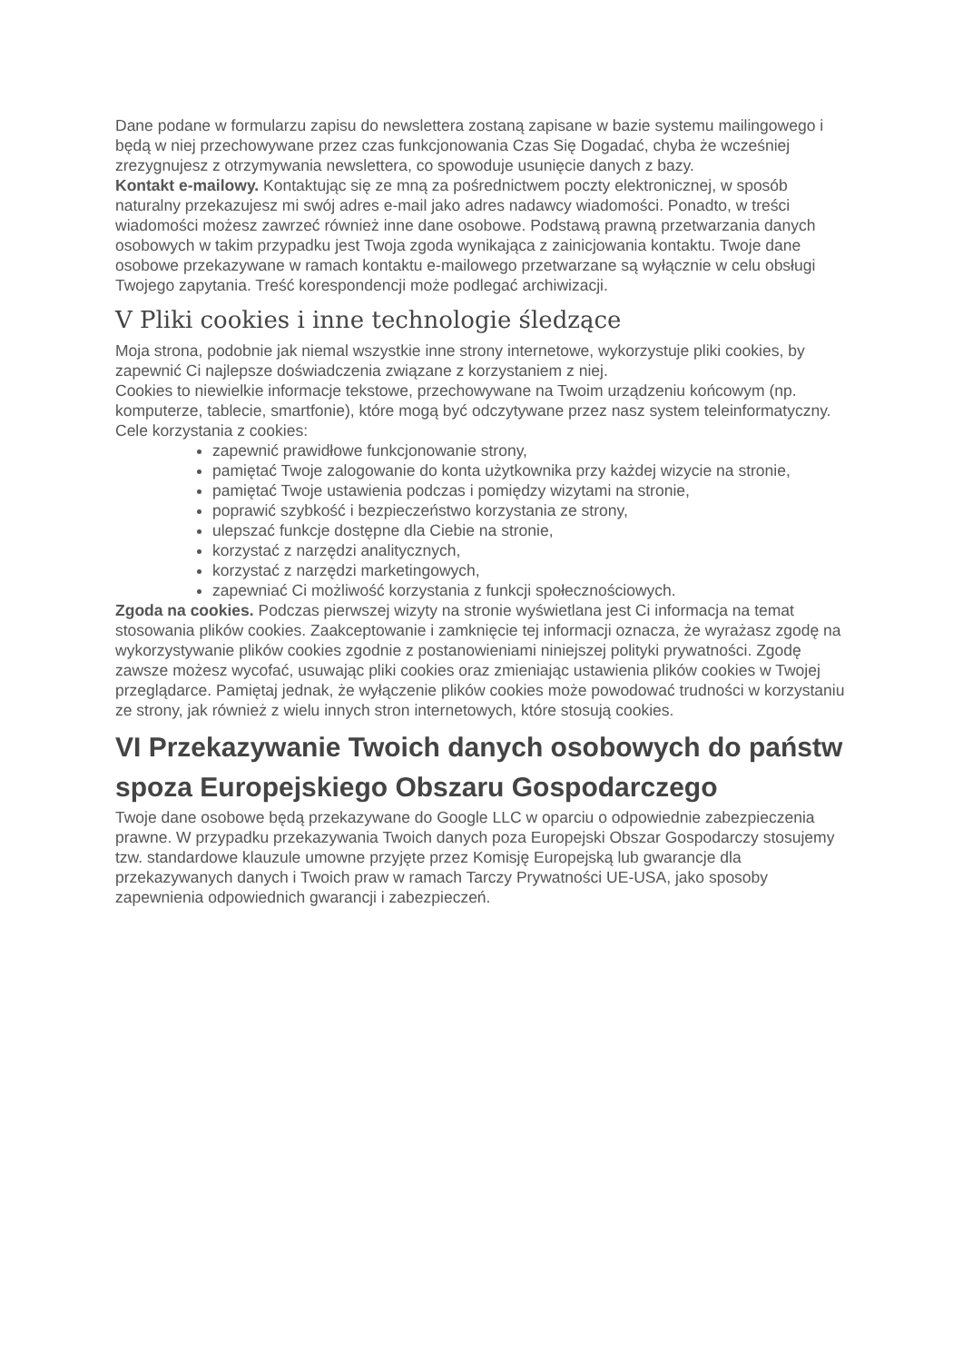Dane podane w formularzu zapisu do newslettera zostaną zapisane w bazie systemu mailingowego i będą w niej przechowywane przez czas funkcjonowania Czas Się Dogadać, chyba że wcześniej zrezygnujesz z otrzymywania newslettera, co spowoduje usunięcie danych z bazy.
Kontakt e-mailowy. Kontaktując się ze mną za pośrednictwem poczty elektronicznej, w sposób naturalny przekazujesz mi swój adres e-mail jako adres nadawcy wiadomości. Ponadto, w treści wiadomości możesz zawrzeć również inne dane osobowe. Podstawą prawną przetwarzania danych osobowych w takim przypadku jest Twoja zgoda wynikająca z zainicjowania kontaktu. Twoje dane osobowe przekazywane w ramach kontaktu e-mailowego przetwarzane są wyłącznie w celu obsługi Twojego zapytania. Treść korespondencji może podlegać archiwizacji.
V Pliki cookies i inne technologie śledzące
Moja strona, podobnie jak niemal wszystkie inne strony internetowe, wykorzystuje pliki cookies, by zapewnić Ci najlepsze doświadczenia związane z korzystaniem z niej.
Cookies to niewielkie informacje tekstowe, przechowywane na Twoim urządzeniu końcowym (np. komputerze, tablecie, smartfonie), które mogą być odczytywane przez nasz system teleinformatyczny.
Cele korzystania z cookies:
zapewnić prawidłowe funkcjonowanie strony,
pamiętać Twoje zalogowanie do konta użytkownika przy każdej wizycie na stronie,
pamiętać Twoje ustawienia podczas i pomiędzy wizytami na stronie,
poprawić szybkość i bezpieczeństwo korzystania ze strony,
ulepszać funkcje dostępne dla Ciebie na stronie,
korzystać z narzędzi analitycznych,
korzystać z narzędzi marketingowych,
zapewniać Ci możliwość korzystania z funkcji społecznościowych.
Zgoda na cookies. Podczas pierwszej wizyty na stronie wyświetlana jest Ci informacja na temat stosowania plików cookies. Zaakceptowanie i zamknięcie tej informacji oznacza, że wyrażasz zgodę na wykorzystywanie plików cookies zgodnie z postanowieniami niniejszej polityki prywatności. Zgodę zawsze możesz wycofać, usuwając pliki cookies oraz zmieniając ustawienia plików cookies w Twojej przeglądarce. Pamiętaj jednak, że wyłączenie plików cookies może powodować trudności w korzystaniu ze strony, jak również z wielu innych stron internetowych, które stosują cookies.
VI Przekazywanie Twoich danych osobowych do państw spoza Europejskiego Obszaru Gospodarczego
Twoje dane osobowe będą przekazywane do Google LLC w oparciu o odpowiednie zabezpieczenia prawne. W przypadku przekazywania Twoich danych poza Europejski Obszar Gospodarczy stosujemy tzw. standardowe klauzule umowne przyjęte przez Komisję Europejską lub gwarancje dla przekazywanych danych i Twoich praw w ramach Tarczy Prywatności UE-USA, jako sposoby zapewnienia odpowiednich gwarancji i zabezpieczeń.